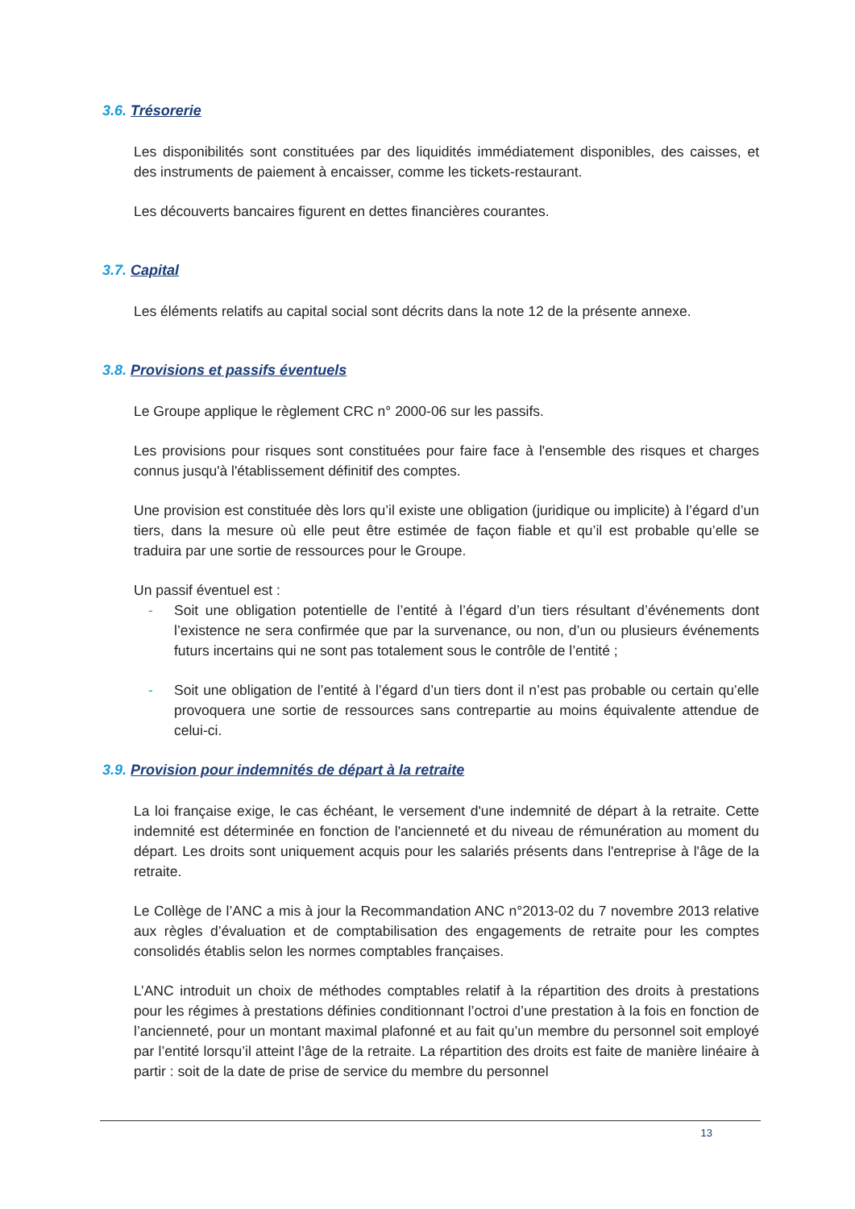3.6. Trésorerie
Les disponibilités sont constituées par des liquidités immédiatement disponibles, des caisses, et des instruments de paiement à encaisser, comme les tickets-restaurant.
Les découverts bancaires figurent en dettes financières courantes.
3.7. Capital
Les éléments relatifs au capital social sont décrits dans la note 12 de la présente annexe.
3.8. Provisions et passifs éventuels
Le Groupe applique le règlement CRC n° 2000-06 sur les passifs.
Les provisions pour risques sont constituées pour faire face à l'ensemble des risques et charges connus jusqu'à l'établissement définitif des comptes.
Une provision est constituée dès lors qu’il existe une obligation (juridique ou implicite) à l’égard d’un tiers, dans la mesure où elle peut être estimée de façon fiable et qu’il est probable qu’elle se traduira par une sortie de ressources pour le Groupe.
Un passif éventuel est :
- Soit une obligation potentielle de l’entité à l’égard d’un tiers résultant d’événements dont l’existence ne sera confirmée que par la survenance, ou non, d’un ou plusieurs événements futurs incertains qui ne sont pas totalement sous le contrôle de l’entité ;
- Soit une obligation de l’entité à l’égard d’un tiers dont il n’est pas probable ou certain qu’elle provoquera une sortie de ressources sans contrepartie au moins équivalente attendue de celui-ci.
3.9. Provision pour indemnités de départ à la retraite
La loi française exige, le cas échéant, le versement d'une indemnité de départ à la retraite. Cette indemnité est déterminée en fonction de l'ancienneté et du niveau de rémunération au moment du départ. Les droits sont uniquement acquis pour les salariés présents dans l'entreprise à l'âge de la retraite.
Le Collège de l’ANC a mis à jour la Recommandation ANC n°2013-02 du 7 novembre 2013 relative aux règles d’évaluation et de comptabilisation des engagements de retraite pour les comptes consolidés établis selon les normes comptables françaises.
L’ANC introduit un choix de méthodes comptables relatif à la répartition des droits à prestations pour les régimes à prestations définies conditionnant l’octroi d’une prestation à la fois en fonction de l’ancienneté, pour un montant maximal plafonné et au fait qu’un membre du personnel soit employé par l’entité lorsqu’il atteint l’âge de la retraite. La répartition des droits est faite de manière linéaire à partir : soit de la date de prise de service du membre du personnel
13